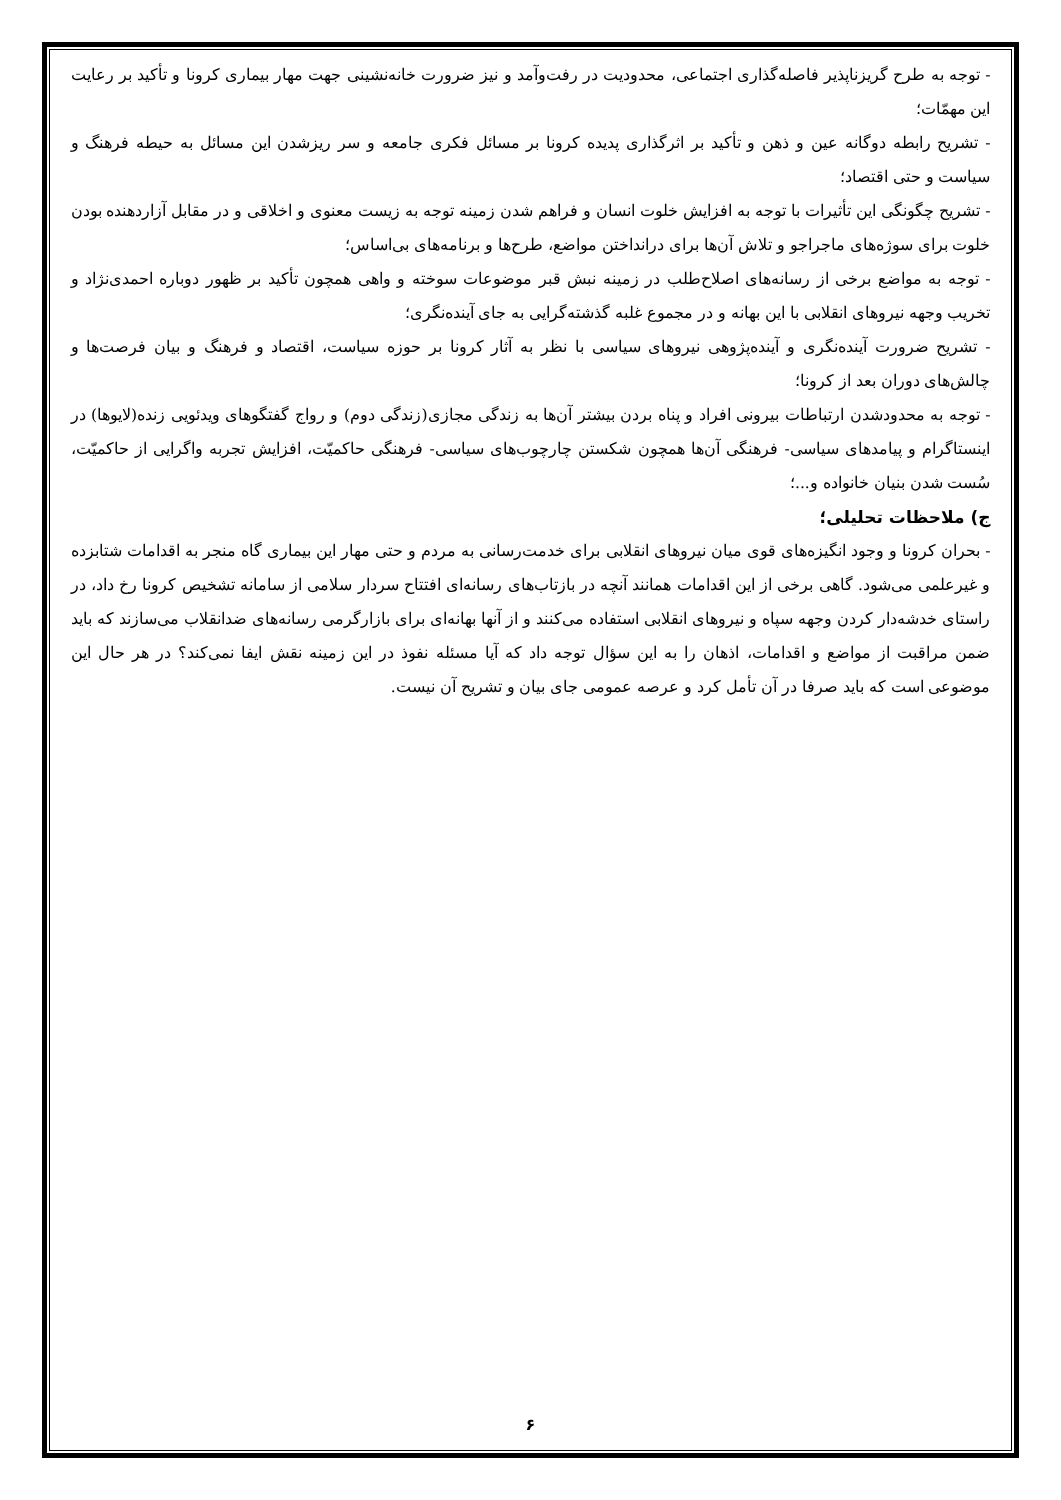- توجه به طرح گریزناپذیر فاصله‌گذاری اجتماعی، محدودیت در رفت‌وآمد و نیز ضرورت خانه‌نشینی جهت مهار بیماری کرونا و تأکید بر رعایت این مهمّات؛
- تشریح رابطه دوگانه عین و ذهن و تأکید بر اثرگذاری پدیده کرونا بر مسائل فکری جامعه و سر ریزشدن این مسائل به حیطه فرهنگ و سیاست و حتی اقتصاد؛
- تشریح چگونگی این تأثیرات با توجه به افزایش خلوت انسان و فراهم شدن زمینه توجه به زیست معنوی و اخلاقی و در مقابل آزاردهنده بودن خلوت برای سوژه‌های ماجراجو و تلاش آن‌ها برای درانداختن مواضع، طرح‌ها و برنامه‌های بی‌اساس؛
- توجه به مواضع برخی از رسانه‌های اصلاح‌طلب در زمینه نبش قبر موضوعات سوخته و واهی همچون تأکید بر ظهور دوباره احمدی‌نژاد و تخریب وجهه نیروهای انقلابی با این بهانه و در مجموع غلبه گذشته‌گرایی به جای آینده‌نگری؛
- تشریح ضرورت آینده‌نگری و آینده‌پژوهی نیروهای سیاسی با نظر به آثار کرونا بر حوزه سیاست، اقتصاد و فرهنگ و بیان فرصت‌ها و چالش‌های دوران بعد از کرونا؛
- توجه به محدودشدن ارتباطات بیرونی افراد و پناه بردن بیشتر آن‌ها به زندگی مجازی(زندگی دوم) و رواج گفتگوهای ویدئویی زنده(لایوها) در اینستاگرام و پیامدهای سیاسی- فرهنگی آن‌ها همچون شکستن چارچوب‌های سیاسی- فرهنگی حاکمیّت، افزایش تجربه واگرایی از حاکمیّت، سُست شدن بنیان خانواده و...؛
ج) ملاحظات تحلیلی؛
- بحران کرونا و وجود انگیزه‌های قوی میان نیروهای انقلابی برای خدمت‌رسانی به مردم و حتی مهار این بیماری گاه منجر به اقدامات شتابزده و غیرعلمی می‌شود. گاهی برخی از این اقدامات همانند آنچه در بازتاب‌های رسانه‌ای افتتاح سردار سلامی از سامانه تشخیص کرونا رخ داد، در راستای خدشه‌دار کردن وجهه سپاه و نیروهای انقلابی استفاده می‌کنند و از آنها بهانه‌ای برای بازارگرمی رسانه‌های ضدانقلاب می‌سازند که باید ضمن مراقبت از مواضع و اقدامات، اذهان را به این سؤال توجه داد که آیا مسئله نفوذ در این زمینه نقش ایفا نمی‌کند؟ در هر حال این موضوعی است که باید صرفا در آن تأمل کرد و عرصه عمومی جای بیان و تشریح آن نیست.
۶